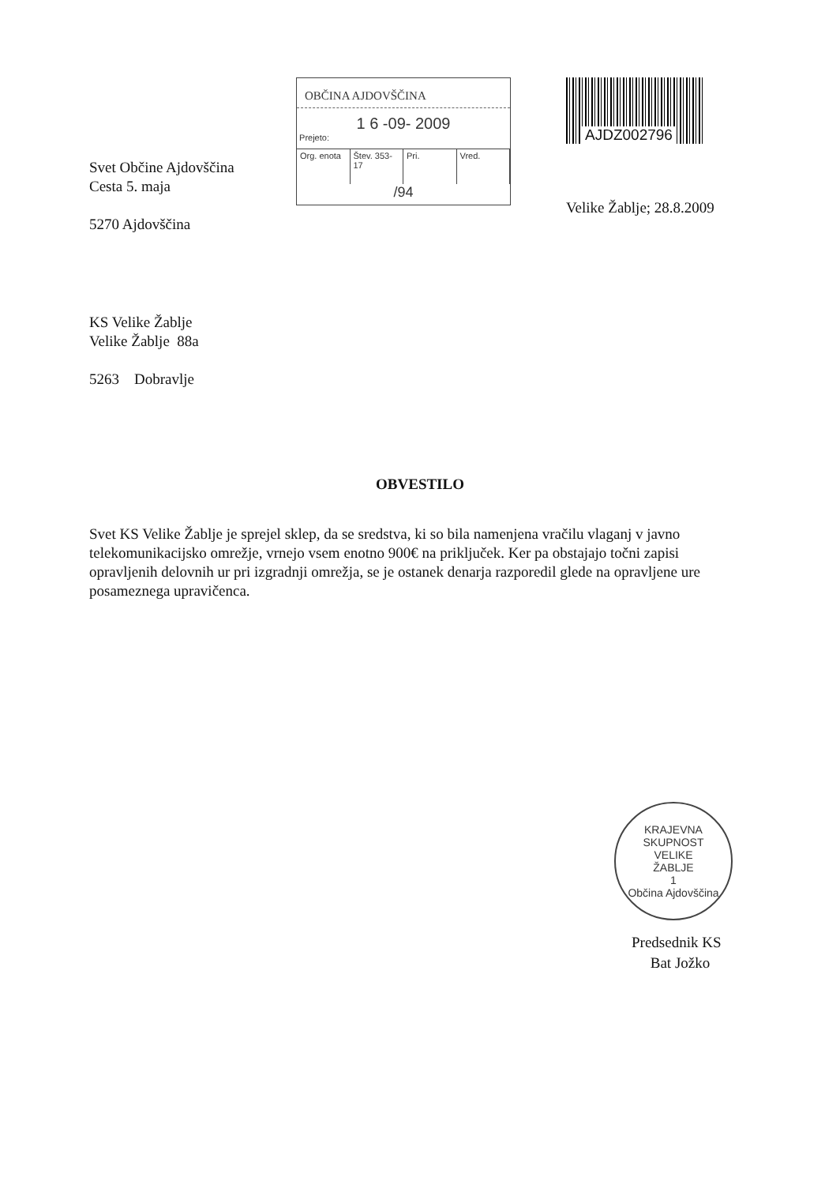Svet Občine Ajdovščina
Cesta 5. maja
5270 Ajdovščina
OBČINA AJDOVŠČINA
1 6 -09- 2009
Prejeto:
Org. enota Štev. 353-17 Pri. Vred.
/94
AJDZ002796
Velike Žablje; 28.8.2009
KS Velike Žablje
Velike Žablje 88a
5263 Dobravlje
OBVESTILO
Svet KS Velike Žablje je sprejel sklep, da se sredstva, ki so bila namenjena vračilu vlaganj v javno telekomunikacijsko omrežje, vrnejo vsem enotno 900€ na priključek. Ker pa obstajajo točni zapisi opravljenih delovnih ur pri izgradnji omrežja, se je ostanek denarja razporedil glede na opravljene ure posameznega upravičenca.
KRAJEVNA SKUPNOST
VELIKE
ŽABLJE
1
Občina Ajdovščina
Predsednik KS
Bat Jožko